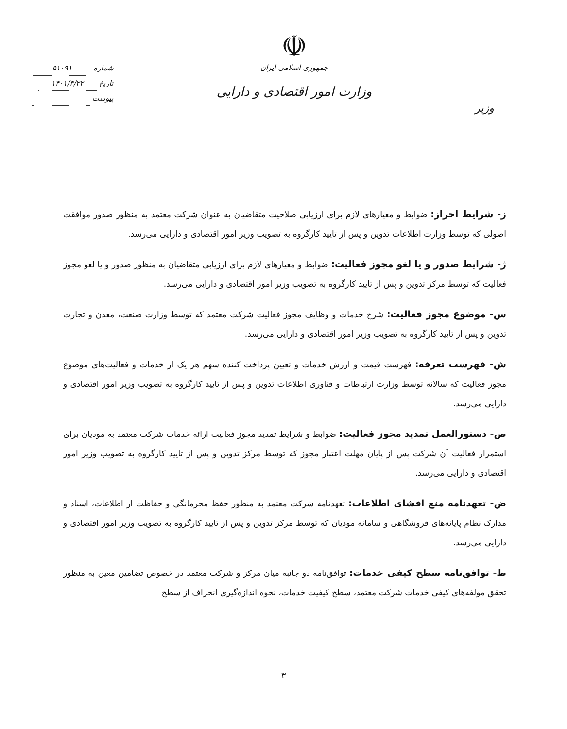وزیر
☫
جمهوری اسلامی ایران
وزارت امور اقتصادی و دارایی
شماره ۵۱۰۹۱
تاریخ ۱۴۰۱/۳/۲۲
پیوست
ز- شرایط احراز: ضوابط و معیارهای لازم برای ارزیابی صلاحیت متقاضیان به عنوان شرکت معتمد به منظور صدور موافقت اصولی که توسط وزارت اطلاعات تدوین و پس از تایید کارگروه به تصویب وزیر امور اقتصادی و دارایی می‌رسد.
ژ- شرایط صدور و یا لغو مجوز فعالیت: ضوابط و معیارهای لازم برای ارزیابی متقاضیان به منظور صدور و یا لغو مجوز فعالیت که توسط مرکز تدوین و پس از تایید کارگروه به تصویب وزیر امور اقتصادی و دارایی می‌رسد.
س- موضوع مجوز فعالیت: شرح خدمات و وظایف مجوز فعالیت شرکت معتمد که توسط وزارت صنعت، معدن و تجارت تدوین و پس از تایید کارگروه به تصویب وزیر امور اقتصادی و دارایی می‌رسد.
ش- فهرست تعرفه: فهرست قیمت و ارزش خدمات و تعیین پرداخت کننده سهم هر یک از خدمات و فعالیت‌های موضوع مجوز فعالیت که سالانه توسط وزارت ارتباطات و فناوری اطلاعات تدوین و پس از تایید کارگروه به تصویب وزیر امور اقتصادی و دارایی می‌رسد.
ص- دستورالعمل تمدید مجوز فعالیت: ضوابط و شرایط تمدید مجوز فعالیت ارائه خدمات شرکت معتمد به مودیان برای استمرار فعالیت آن شرکت پس از پایان مهلت اعتبار مجوز که توسط مرکز تدوین و پس از تایید کارگروه به تصویب وزیر امور اقتصادی و دارایی می‌رسد.
ض- تعهدنامه منع افشای اطلاعات: تعهدنامه شرکت معتمد به منظور حفظ محرمانگی و حفاظت از اطلاعات، اسناد و مدارک نظام پایانه‌های فروشگاهی و سامانه مودیان که توسط مرکز تدوین و پس از تایید کارگروه به تصویب وزیر امور اقتصادی و دارایی می‌رسد.
ط- توافق‌نامه سطح کیفی خدمات: توافق‌نامه دو جانبه میان مرکز و شرکت معتمد در خصوص تضامین معین به منظور تحقق مولفه‌های کیفی خدمات شرکت معتمد، سطح کیفیت خدمات، نحوه اندازه‌گیری انحراف از سطح
۳